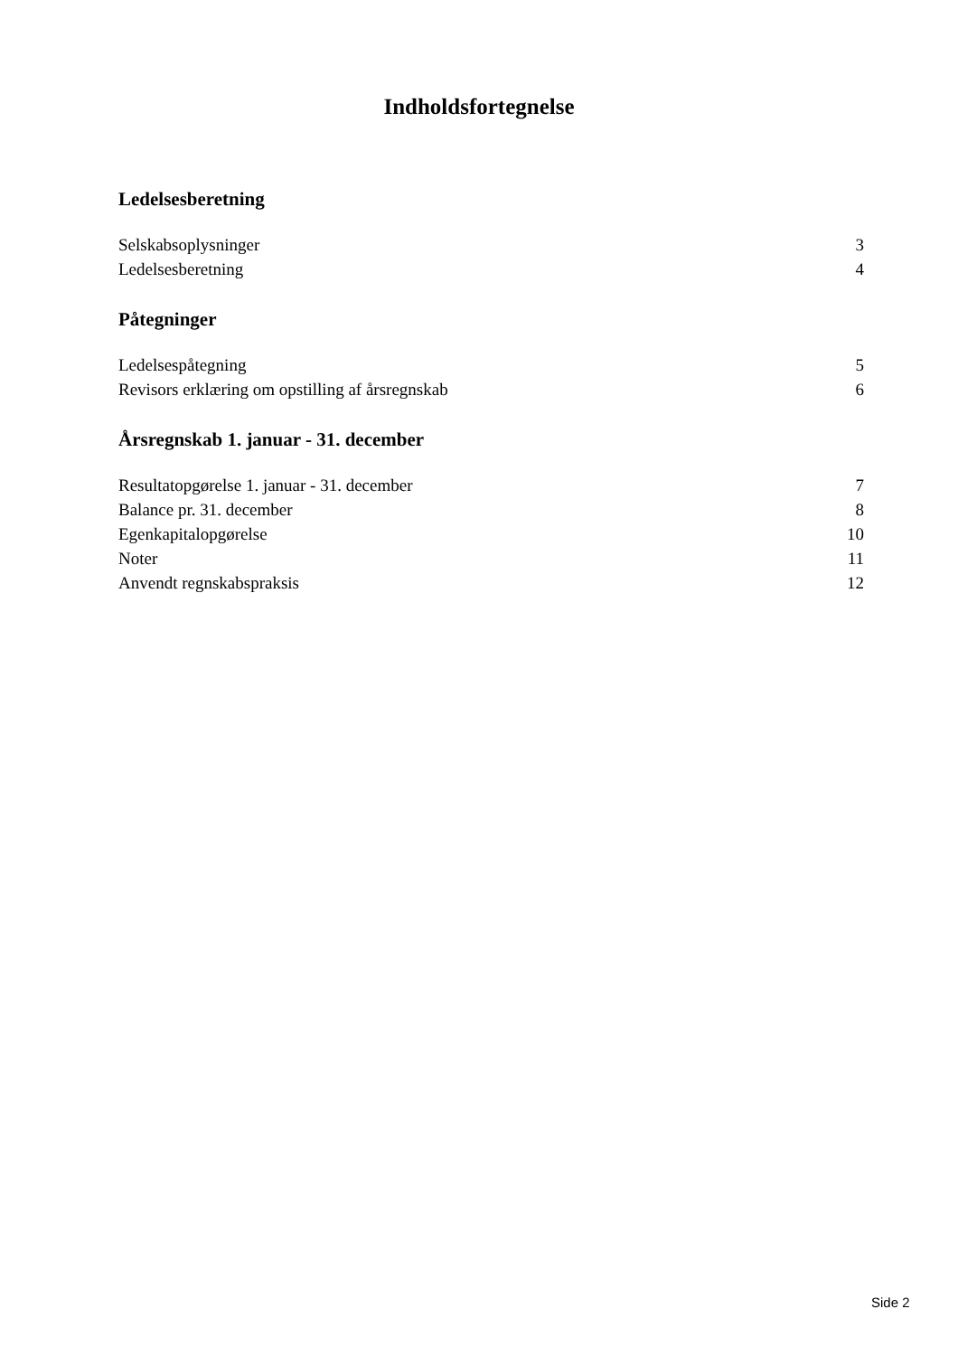Indholdsfortegnelse
Ledelsesberetning
Selskabsoplysninger 3
Ledelsesberetning 4
Påtegninger
Ledelsespåtegning 5
Revisors erklæring om opstilling af årsregnskab 6
Årsregnskab 1. januar - 31. december
Resultatopgørelse 1. januar - 31. december 7
Balance pr. 31. december 8
Egenkapitalopgørelse 10
Noter 11
Anvendt regnskabspraksis 12
Side 2